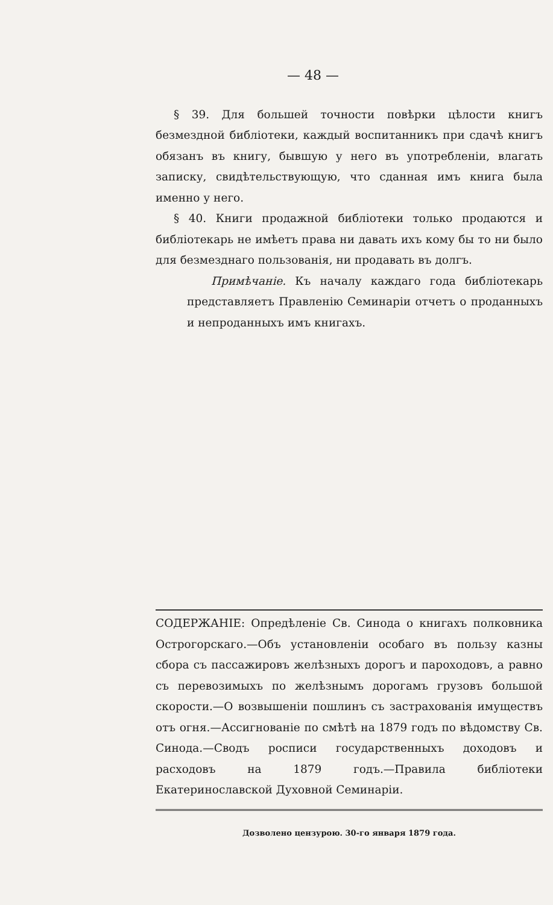— 48 —
§ 39. Для большей точности повѣрки цѣлости книгъ безмездной библіотеки, каждый воспитанникъ при сдачѣ книгъ обязанъ въ книгу, бывшую у него въ употребленіи, влагать записку, свидѣтельствующую, что сданная имъ книга была именно у него.
§ 40. Книги продажной библіотеки только продаются и библіотекарь не имѣетъ права ни давать ихъ кому бы то ни было для безмезднаго пользованія, ни продавать въ долгъ.
Примѣчаніе. Къ началу каждаго года библіотекарь представляетъ Правленію Семинаріи отчетъ о проданныхъ и непроданныхъ имъ книгахъ.
СОДЕРЖАНІЕ: Опредѣленіе Св. Синода о книгахъ полковника Острогорскаго.—Объ установленіи особаго въ пользу казны сбора съ пассажировъ желѣзныхъ дорогъ и пароходовъ, а равно съ перевозимыхъ по желѣзнымъ дорогамъ грузовъ большой скорости.—О возвышеніи пошлинъ съ застрахованія имуществъ отъ огня.—Ассигнованіе по смѣтѣ на 1879 годъ по вѣдомству Св. Синода.—Сводъ росписи государственныхъ доходовъ и расходовъ на 1879 годъ.—Правила библіотеки Екатеринославской Духовной Семинаріи.
Дозволено цензурою. 30-го января 1879 года.